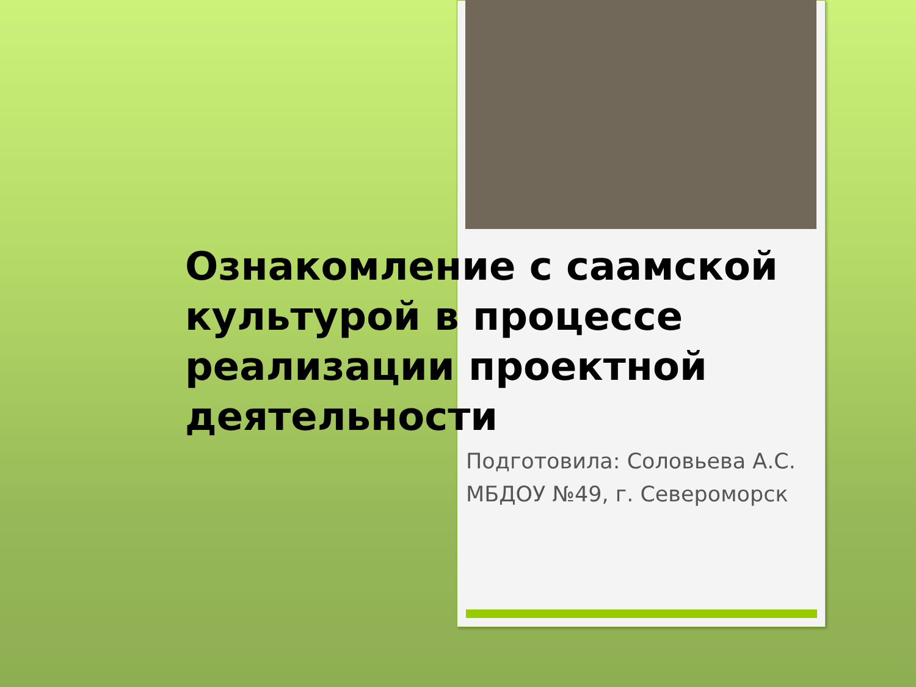Ознакомление с саамской культурой в процессе реализации проектной деятельности
Подготовила: Соловьева А.С.
МБДОУ №49, г. Североморск